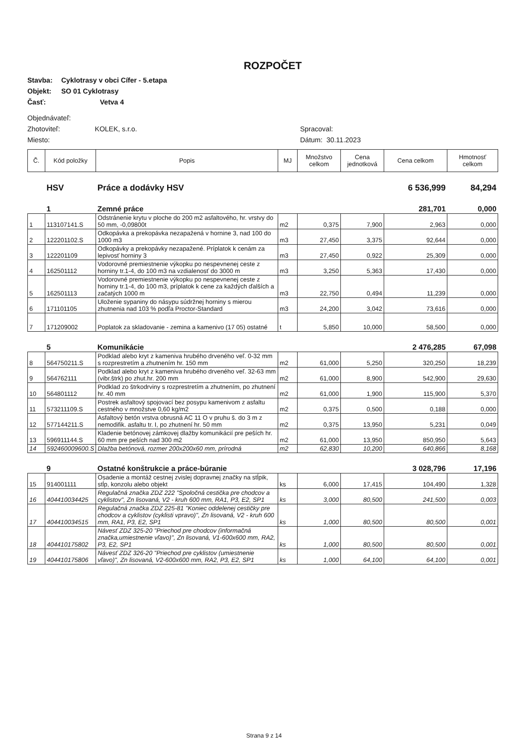ROZPOČET
Stavba: Cyklotrasy v obci Cífer - 5.etapa
Objekt: SO 01 Cyklotrasy
Časť: Vetva 4
Objednávateľ:
Zhotoviteľ: KOLEK, s.r.o.
Miesto:
Spracoval:
Dátum: 30.11.2023
| Č. | Kód položky | Popis | MJ | Množstvo celkom | Cena jednotková | Cena celkom | Hmotnosť celkom |
| --- | --- | --- | --- | --- | --- | --- | --- |
| | HSV | Práce a dodávky HSV | | | | 6 536,999 | 84,294 |
| | 1 | Zemné práce | | | | 281,701 | 0,000 |
| 1 | 113107141.S | Odstránenie krytu v ploche do 200 m2 asfaltového, hr. vrstvy do 50 mm, -0,09800t | m2 | 0,375 | 7,900 | 2,963 | 0,000 |
| 2 | 122201102.S | Odkopávka a prekopávka nezapažená v hornine 3, nad 100 do 1000 m3 | m3 | 27,450 | 3,375 | 92,644 | 0,000 |
| 3 | 122201109 | Odkopávky a prekopávky nezapažené. Príplatok k cenám za lepivosť horniny 3 | m3 | 27,450 | 0,922 | 25,309 | 0,000 |
| 4 | 162501112 | Vodorovné premiestnenie výkopku po nespevnenej ceste z horniny tr.1-4, do 100 m3 na vzdialenosť do 3000 m | m3 | 3,250 | 5,363 | 17,430 | 0,000 |
| 5 | 162501113 | Vodorovné premiestnenie výkopku po nespevnenej ceste z horniny tr.1-4, do 100 m3, príplatok k cene za každých ďalších a začatých 1000 m | m3 | 22,750 | 0,494 | 11,239 | 0,000 |
| 6 | 171101105 | Uloženie sypaniny do násypu súdržnej horniny s mierou zhutnenia nad 103 % podľa Proctor-Standard | m3 | 24,200 | 3,042 | 73,616 | 0,000 |
| 7 | 171209002 | Poplatok za skladovanie - zemina a kamenivo (17 05) ostatné | t | 5,850 | 10,000 | 58,500 | 0,000 |
| | 5 | Komunikácie | | | | 2 476,285 | 67,098 |
| 8 | 564750211.S | Podklad alebo kryt z kameniva hrubého drveného veľ. 0-32 mm s rozprestretím a zhutnením hr. 150 mm | m2 | 61,000 | 5,250 | 320,250 | 18,239 |
| 9 | 564762111 | Podklad alebo kryt z kameniva hrubého drveného veľ. 32-63 mm (vibr.štrk) po zhut.hr. 200 mm | m2 | 61,000 | 8,900 | 542,900 | 29,630 |
| 10 | 564801112 | Podklad zo štrkodrviny s rozprestretím a zhutnením, po zhutnení hr. 40 mm | m2 | 61,000 | 1,900 | 115,900 | 5,370 |
| 11 | 573211109.S | Postrek asfaltový spojovací bez posypu kamenivom z asfaltu cestného v množstve 0,60 kg/m2 | m2 | 0,375 | 0,500 | 0,188 | 0,000 |
| 12 | 577144211.S | Asfaltový betón vrstva obrusná AC 11 O v pruhu š. do 3 m z nemodifik. asfaltu tr. I, po zhutnení hr. 50 mm | m2 | 0,375 | 13,950 | 5,231 | 0,049 |
| 13 | 596911144.S | Kladenie betónovej zámkovej dlažby komunikácií pre peších hr. 60 mm pre peších nad 300 m2 | m2 | 61,000 | 13,950 | 850,950 | 5,643 |
| 14 | 592460009600.S | Dlažba betónová, rozmer 200x200x60 mm, prírodná | m2 | 62,830 | 10,200 | 640,866 | 8,168 |
| | 9 | Ostatné konštrukcie a práce-búranie | | | | 3 028,796 | 17,196 |
| 15 | 914001111 | Osadenie a montáž cestnej zvislej dopravnej značky na stĺpik, stĺp, konzolu alebo objekt | ks | 6,000 | 17,415 | 104,490 | 1,328 |
| 16 | 404410034425 | Regulačná značka ZDZ 222 "Spoločná cestička pre chodcov a cyklistov", Zn lisovaná, V2 - kruh 600 mm, RA1, P3, E2, SP1 | ks | 3,000 | 80,500 | 241,500 | 0,003 |
| 17 | 404410034515 | Regulačná značka ZDZ 225-81 "Koniec oddelenej cestičky pre chodcov a cyklistov (cyklisti vpravo)", Zn lisovaná, V2 - kruh 600 mm, RA1, P3, E2, SP1 | ks | 1,000 | 80,500 | 80,500 | 0,001 |
| 18 | 404410175802 | Návesť ZDZ 325-20 "Priechod pre chodcov (informačná značka,umiestnenie vľavo)", Zn lisovaná, V1-600x600 mm, RA2, P3, E2, SP1 | ks | 1,000 | 80,500 | 80,500 | 0,001 |
| 19 | 404410175806 | Návesť ZDZ 326-20 "Priechod pre cyklistov (umiestnenie vľavo)", Zn lisovaná, V2-600x600 mm, RA2, P3, E2, SP1 | ks | 1,000 | 64,100 | 64,100 | 0,001 |
Strana 9 z 14